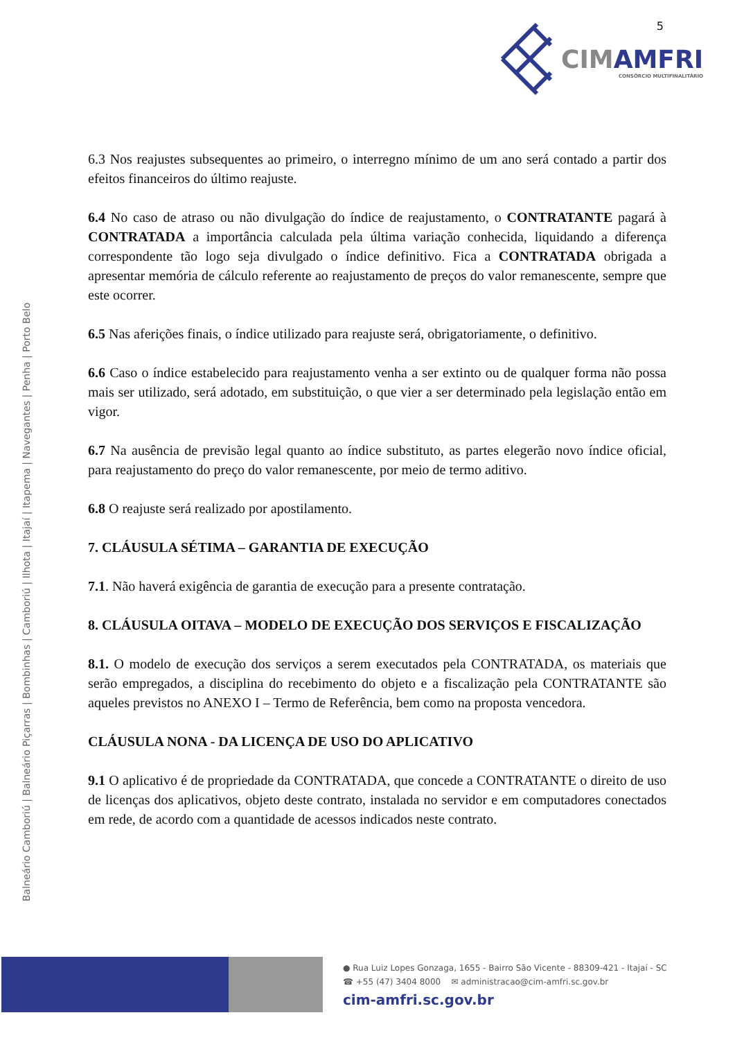CIMAMFRI
CONSÓRCIO MULTIFINALITÁRIO
5
Balneário Camboriú | Balneário Piçarras | Bombinhas | Camboriú | Ilhota | Itajaí | Itapema | Navegantes | Penha | Porto Belo
6.3 Nos reajustes subsequentes ao primeiro, o interregno mínimo de um ano será contado a partir dos efeitos financeiros do último reajuste.
6.4 No caso de atraso ou não divulgação do índice de reajustamento, o CONTRATANTE pagará à CONTRATADA a importância calculada pela última variação conhecida, liquidando a diferença correspondente tão logo seja divulgado o índice definitivo. Fica a CONTRATADA obrigada a apresentar memória de cálculo referente ao reajustamento de preços do valor remanescente, sempre que este ocorrer.
6.5 Nas aferições finais, o índice utilizado para reajuste será, obrigatoriamente, o definitivo.
6.6 Caso o índice estabelecido para reajustamento venha a ser extinto ou de qualquer forma não possa mais ser utilizado, será adotado, em substituição, o que vier a ser determinado pela legislação então em vigor.
6.7 Na ausência de previsão legal quanto ao índice substituto, as partes elegerão novo índice oficial, para reajustamento do preço do valor remanescente, por meio de termo aditivo.
6.8 O reajuste será realizado por apostilamento.
7. CLÁUSULA SÉTIMA – GARANTIA DE EXECUÇÃO
7.1. Não haverá exigência de garantia de execução para a presente contratação.
8. CLÁUSULA OITAVA – MODELO DE EXECUÇÃO DOS SERVIÇOS E FISCALIZAÇÃO
8.1. O modelo de execução dos serviços a serem executados pela CONTRATADA, os materiais que serão empregados, a disciplina do recebimento do objeto e a fiscalização pela CONTRATANTE são aqueles previstos no ANEXO I – Termo de Referência, bem como na proposta vencedora.
CLÁUSULA NONA - DA LICENÇA DE USO DO APLICATIVO
9.1 O aplicativo é de propriedade da CONTRATADA, que concede a CONTRATANTE o direito de uso de licenças dos aplicativos, objeto deste contrato, instalada no servidor e em computadores conectados em rede, de acordo com a quantidade de acessos indicados neste contrato.
● Rua Luiz Lopes Gonzaga, 1655 - Bairro São Vicente - 88309-421 - Itajaí - SC
☎ +55 (47) 3404 8000 ✉ administracao@cim-amfri.sc.gov.br
cim-amfri.sc.gov.br